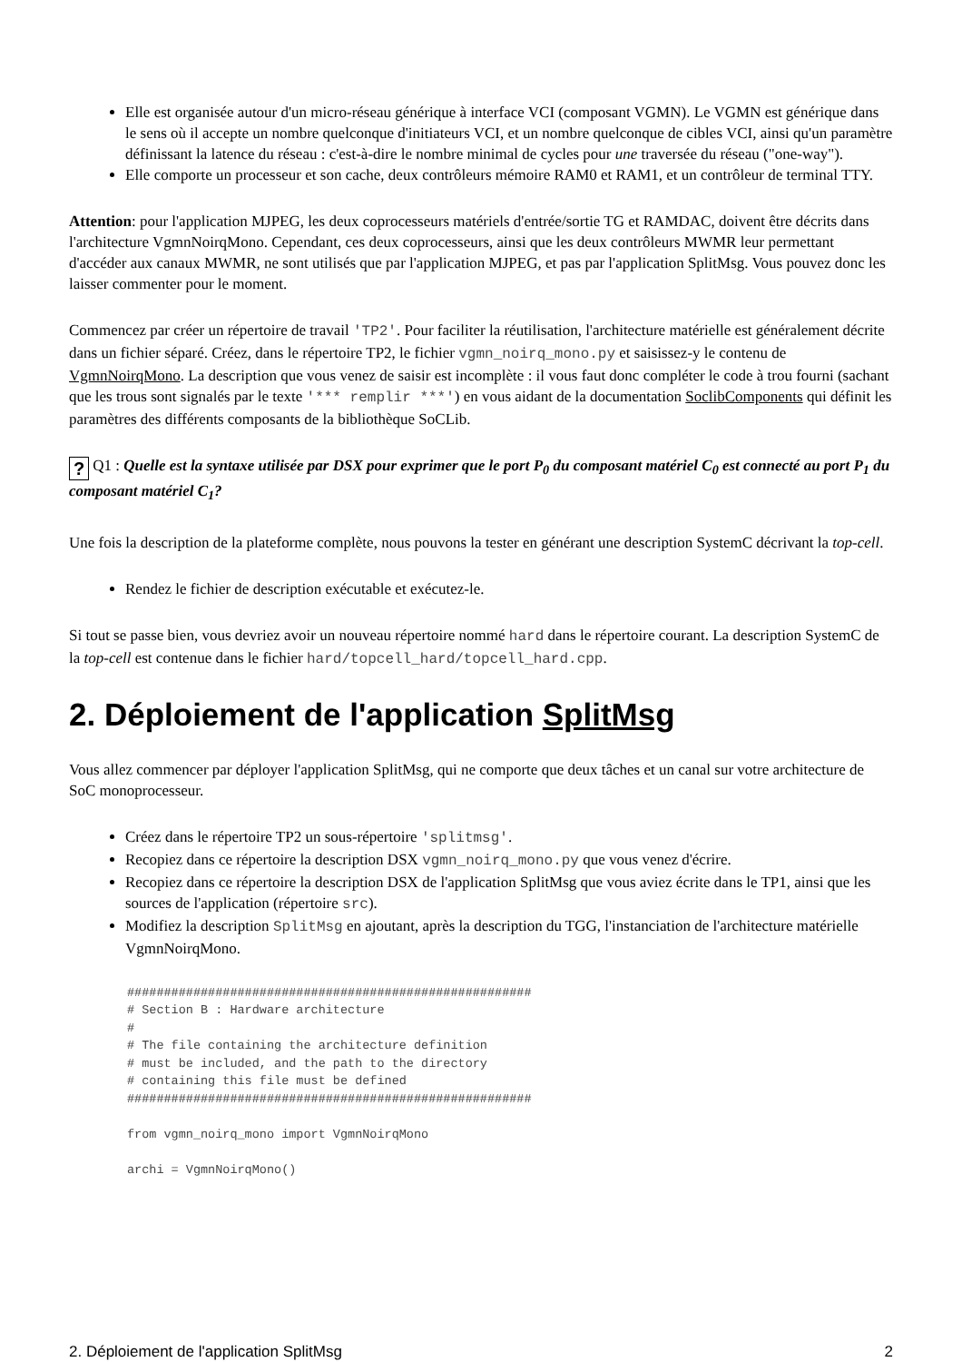Elle est organisée autour d'un micro-réseau générique à interface VCI (composant VGMN). Le VGMN est générique dans le sens où il accepte un nombre quelconque d'initiateurs VCI, et un nombre quelconque de cibles VCI, ainsi qu'un paramètre définissant la latence du réseau : c'est-à-dire le nombre minimal de cycles pour une traversée du réseau ("one-way").
Elle comporte un processeur et son cache, deux contrôleurs mémoire RAM0 et RAM1, et un contrôleur de terminal TTY.
Attention: pour l'application MJPEG, les deux coprocesseurs matériels d'entrée/sortie TG et RAMDAC, doivent être décrits dans l'architecture VgmnNoirqMono. Cependant, ces deux coprocesseurs, ainsi que les deux contrôleurs MWMR leur permettant d'accéder aux canaux MWMR, ne sont utilisés que par l'application MJPEG, et pas par l'application SplitMsg. Vous pouvez donc les laisser commenter pour le moment.
Commencez par créer un répertoire de travail 'TP2'. Pour faciliter la réutilisation, l'architecture matérielle est généralement décrite dans un fichier séparé. Créez, dans le répertoire TP2, le fichier vgmn_noirq_mono.py et saisissez-y le contenu de VgmnNoirqMono. La description que vous venez de saisir est incomplète : il vous faut donc compléter le code à trou fourni (sachant que les trous sont signalés par le texte '*** remplir ***') en vous aidant de la documentation SoclibComponents qui définit les paramètres des différents composants de la bibliothèque SoCLib.
? Q1 : Quelle est la syntaxe utilisée par DSX pour exprimer que le port P<sub>0</sub> du composant matériel C<sub>0</sub> est connecté au port P<sub>1</sub> du composant matériel C<sub>1</sub>?
Une fois la description de la plateforme complète, nous pouvons la tester en générant une description SystemC décrivant la top-cell.
Rendez le fichier de description exécutable et exécutez-le.
Si tout se passe bien, vous devriez avoir un nouveau répertoire nommé hard dans le répertoire courant. La description SystemC de la top-cell est contenue dans le fichier hard/topcell_hard/topcell_hard.cpp.
2. Déploiement de l'application SplitMsg
Vous allez commencer par déployer l'application SplitMsg, qui ne comporte que deux tâches et un canal sur votre architecture de SoC monoprocesseur.
Créez dans le répertoire TP2 un sous-répertoire 'splitmsg'.
Recopiez dans ce répertoire la description DSX vgmn_noirq_mono.py que vous venez d'écrire.
Recopiez dans ce répertoire la description DSX de l'application SplitMsg que vous aviez écrite dans le TP1, ainsi que les sources de l'application (répertoire src).
Modifiez la description SplitMsg en ajoutant, après la description du TGG, l'instanciation de l'architecture matérielle VgmnNoirqMono.
#######################################################
# Section B : Hardware architecture
#
# The file containing the architecture definition
# must be included, and the path to the directory
# containing this file must be defined
#######################################################

from vgmn_noirq_mono import VgmnNoirqMono

archi = VgmnNoirqMono()
2. Déploiement de l'application SplitMsg 2